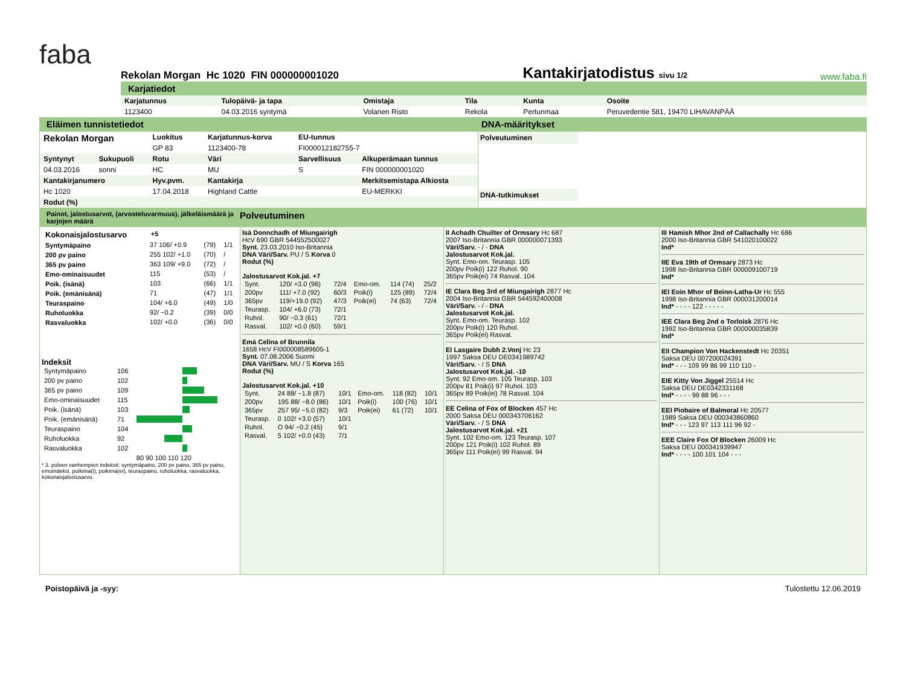faba
Rekolan Morgan Hc 1020 FIN 000000001020
Kantakirjatodistus sivu 1/2
www.faba.fi
Karjatiedot
| Karjatunnus | Tulopäivä- ja tapa | Omistaja | Tila | Kunta | Osoite |
| --- | --- | --- | --- | --- | --- |
| 1123400 | 04.03.2016 syntymä | Volanen Risto | Rekola | Pertunmaa | Peruvedentie 581, 19470 LIHAVANPÄÄ |
Eläimen tunnistetiedot DNA-määritykset
| Rekolan Morgan | | Luokitus | Karjatunnus-korva | EU-tunnus | |
| | | GP 83 | 1123400-78 | FI000012182755-7 | |
| Syntynyt | Sukupuoli | Rotu | Väri | Sarvellisuus | Alkuperämaan tunnus |
| 04.03.2016 | sonni | HC | MU | S | FIN 000000001020 |
| Kantakirjanumero | | Hyv.pvm. | Kantakirja | | Merkitsemistapa Alkiosta |
| Hc 1020 | | 17.04.2018 | Highland Cattle | | EU-MERKKI |
| Rodut (%) | | | | | |
Polveutuminen
DNA-tutkimukset
Painot, jalostusarvot, (arvosteluvarmuus), jälkeläismäärä ja karjojen määrä Polveutuminen
| Kokonaisjalostusarvo | +5 | | |
| Syntymäpaino | 37 106/ +0.9 | (79) | 1/1 |
| 200 pv paino | 255 102/ +1.0 | (70) | / |
| 365 pv paino | 363 109/ +9.0 | (72) | / |
| Emo-ominaisuudet | 115 | (53) | / |
| Poik. (isänä) | 103 | (66) | 1/1 |
| Poik. (emänisänä) | 71 | (47) | 1/1 |
| Teuraspaino | 104/ +6.0 | (49) | 1/0 |
| Ruholuokka | 92/ −0.2 | (39) | 0/0 |
| Rasvaluokka | 102/ +0.0 | (36) | 0/0 |
Indeksit
| Syntymäpaino | 106 | |
| 200 pv paino | 102 | |
| 365 pv paino | 109 | |
| Emo-ominaisuudet | 115 | |
| Poik. (isänä) | 103 | |
| Poik. (emänisänä) | 71 | |
| Teuraspaino | 104 | |
| Ruholuokka | 92 | |
| Rasvaluokka | 102 | |
| | | 80 90 100 110 120 |
* 3. polven vanhempien indeksit: syntymäpaino, 200 pv paino, 365 pv paino, emoindeksi, poikima(i), poikima(ei), teuraspaino, ruholuokka, rasvaluokka, kokonaisjalostusarvo.
Isä Donnchadh of Miungairigh
HcV 690 GBR 544552500027
Synt. 23.03.2010 Iso-Britannia
DNA Väri/Sarv. PU / S Korva 0
Rodut (%)
Jalostusarvot Kok.jal. +7
| Synt. | 120/ +3.0 (96) | 72/4 | Emo-om. | 114 (74) | 25/2 |
| 200pv | 111/ +7.0 (92) | 60/3 | Poik(i) | 125 (89) | 72/4 |
| 365pv | 119/+19.0 (92) | 47/3 | Poik(ei) | 74 (63) | 72/4 |
| Teurasp. | 104/ +6.0 (73) | 72/1 | | | |
| Ruhol. | 90/ −0.3 (61) | 72/1 | | | |
| Rasval. | 102/ +0.0 (60) | 59/1 | | | |
Emä Celina of Brunnila
1658 HcV FI000008589605-1
Synt. 07.08.2006 Suomi
DNA Väri/Sarv. MU / S Korva 165
Rodut (%)
Jalostusarvot Kok.jal. +10
| Synt. | 24 88/ −1.8 (87) | 10/1 | Emo-om. | 118 (82) | 10/1 |
| 200pv | 195 88/ −8.0 (86) | 10/1 | Poik(i) | 100 (76) | 10/1 |
| 365pv | 257 95/ −5.0 (82) | 9/3 | Poik(ei) | 61 (72) | 10/1 |
| Teurasp. | 0 102/ +3.0 (57) | 10/1 | | | |
| Ruhol. | O 94/ −0.2 (45) | 9/1 | | | |
| Rasval. | 5 102/ +0.0 (43) | 7/1 | | | |
II Achadh Chuilter of Ormsary Hc 687
2007 Iso-Britannia GBR 000000071393
Väri/Sarv. - / - DNA
Jalostusarvot Kok.jal.
Synt. Emo-om. Teurasp. 105
200pv Poik(i) 122 Ruhol. 90
365pv Poik(ei) 74 Rasval. 104
IE Clara Beg 3rd of Miungairigh 2877 Hc
2004 Iso-Britannia GBR 544592400008
Väri/Sarv. - / - DNA
Jalostusarvot Kok.jal.
Synt. Emo-om. Teurasp. 102
200pv Poik(i) 120 Ruhol.
365pv Poik(ei) Rasval.
EI Lasgaire Dubh 2.Vonj Hc 23
1997 Saksa DEU DE0341989742
Väri/Sarv. - / S DNA
Jalostusarvot Kok.jal. -10
Synt. 92 Emo-om. 105 Teurasp. 103
200pv 81 Poik(i) 97 Ruhol. 103
365pv 89 Poik(ei) 78 Rasval. 104
EE Celina of Fox of Blocken 457 Hc
2000 Saksa DEU 000343706162
Väri/Sarv. - / S DNA
Jalostusarvot Kok.jal. +21
Synt. 102 Emo-om. 123 Teurasp. 107
200pv 121 Poik(i) 102 Ruhol. 89
365pv 111 Poik(ei) 99 Rasval. 94
III Hamish Mhor 2nd of Callachally Hc 686
2000 Iso-Britannia GBR 541020100022
Ind*
IIE Eva 19th of Ormsary 2873 Hc
1998 Iso-Britannia GBR 000009100719
Ind*
IEI Eoin Mhor of Beinn-Latha-Ur Hc 555
1998 Iso-Britannia GBR 000031200014
Ind* - - - - 122 - - - - -
IEE Clara Beg 2nd o Torloisk 2876 Hc
1992 Iso-Britannia GBR 000000035839
Ind*
EII Champion Von Hackenstedt Hc 20351
Saksa DEU 007200024391
Ind* - - - 109 99 86 99 110 110 -
EIE Kitty Von Jiggel 25514 Hc
Saksa DEU DE0342331168
Ind* - - - - 99 88 96 - - -
EEI Piobaire of Balmoral Hc 20577
1989 Saksa DEU 000343860860
Ind* - - - 123 97 113 111 96 92 -
EEE Claire Fox Of Blocken 26009 Hc
Saksa DEU 000341939947
Ind* - - - - 100 101 104 - - -
Poistopäivä ja -syy: Tulostettu 12.06.2019